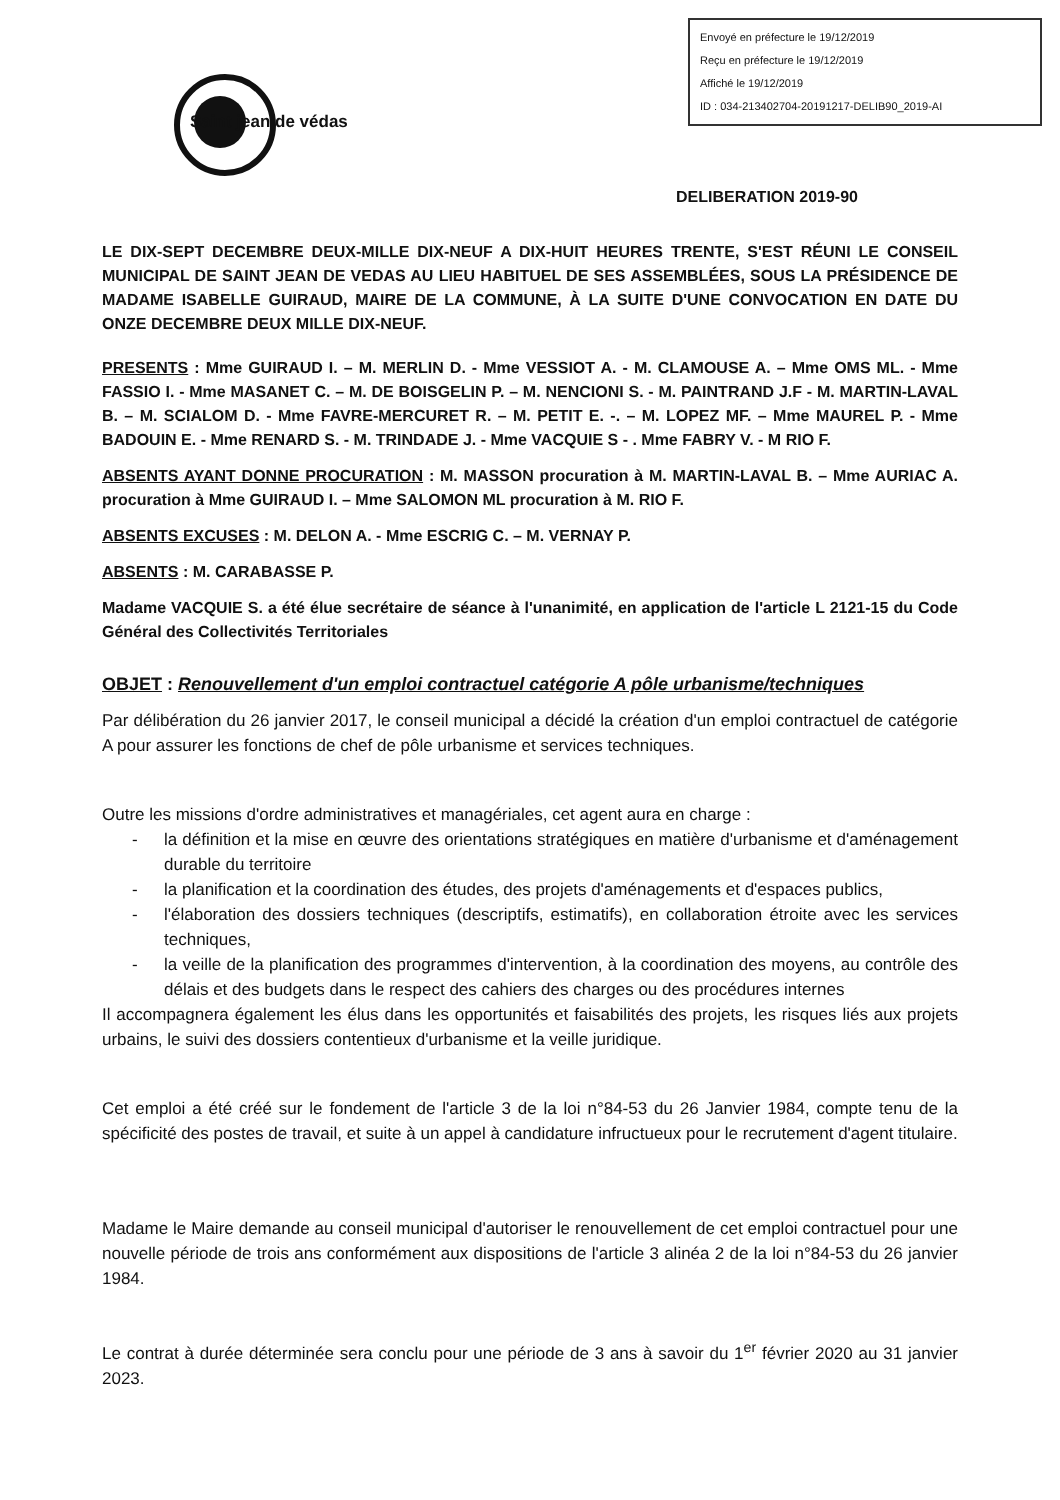Envoyé en préfecture le 19/12/2019
Reçu en préfecture le 19/12/2019
Affiché le 19/12/2019
ID : 034-213402704-20191217-DELIB90_2019-AI
Saint jean de védas
DELIBERATION 2019-90
LE DIX-SEPT DECEMBRE DEUX-MILLE DIX-NEUF A DIX-HUIT HEURES TRENTE, S'EST RÉUNI LE CONSEIL MUNICIPAL DE SAINT JEAN DE VEDAS AU LIEU HABITUEL DE SES ASSEMBLÉES, SOUS LA PRÉSIDENCE DE MADAME ISABELLE GUIRAUD, MAIRE DE LA COMMUNE, À LA SUITE D'UNE CONVOCATION EN DATE DU ONZE DECEMBRE DEUX MILLE DIX-NEUF.
PRESENTS : Mme GUIRAUD I. – M. MERLIN D. - Mme VESSIOT A. - M. CLAMOUSE A. – Mme OMS ML. - Mme FASSIO I. - Mme MASANET C. – M. DE BOISGELIN P. – M. NENCIONI S. - M. PAINTRAND J.F - M. MARTIN-LAVAL B. – M. SCIALOM D. - Mme FAVRE-MERCURET R. – M. PETIT E. -. – M. LOPEZ MF. – Mme MAUREL P. - Mme BADOUIN E. - Mme RENARD S. - M. TRINDADE J. - Mme VACQUIE S - . Mme FABRY V. - M RIO F.
ABSENTS AYANT DONNE PROCURATION : M. MASSON procuration à M. MARTIN-LAVAL B. – Mme AURIAC A. procuration à Mme GUIRAUD I. – Mme SALOMON ML procuration à M. RIO F.
ABSENTS EXCUSES : M. DELON A. - Mme ESCRIG C. – M. VERNAY P.
ABSENTS : M. CARABASSE P.
Madame VACQUIE S. a été élue secrétaire de séance à l'unanimité, en application de l'article L 2121-15 du Code Général des Collectivités Territoriales
OBJET : Renouvellement d'un emploi contractuel catégorie A pôle urbanisme/techniques
Par délibération du 26 janvier 2017, le conseil municipal a décidé la création d'un emploi contractuel de catégorie A pour assurer les fonctions de chef de pôle urbanisme et services techniques.
Outre les missions d'ordre administratives et managériales, cet agent aura en charge :
- la définition et la mise en œuvre des orientations stratégiques en matière d'urbanisme et d'aménagement durable du territoire
- la planification et la coordination des études, des projets d'aménagements et d'espaces publics,
- l'élaboration des dossiers techniques (descriptifs, estimatifs), en collaboration étroite avec les services techniques,
- la veille de la planification des programmes d'intervention, à la coordination des moyens, au contrôle des délais et des budgets dans le respect des cahiers des charges ou des procédures internes
Il accompagnera également les élus dans les opportunités et faisabilités des projets, les risques liés aux projets urbains, le suivi des dossiers contentieux d'urbanisme et la veille juridique.
Cet emploi a été créé sur le fondement de l'article 3 de la loi n°84-53 du 26 Janvier 1984, compte tenu de la spécificité des postes de travail, et suite à un appel à candidature infructueux pour le recrutement d'agent titulaire.
Madame le Maire demande au conseil municipal d'autoriser le renouvellement de cet emploi contractuel pour une nouvelle période de trois ans conformément aux dispositions de l'article 3 alinéa 2 de la loi n°84-53 du 26 janvier 1984.
Le contrat à durée déterminée sera conclu pour une période de 3 ans à savoir du 1<sup>er</sup> février 2020 au 31 janvier 2023.